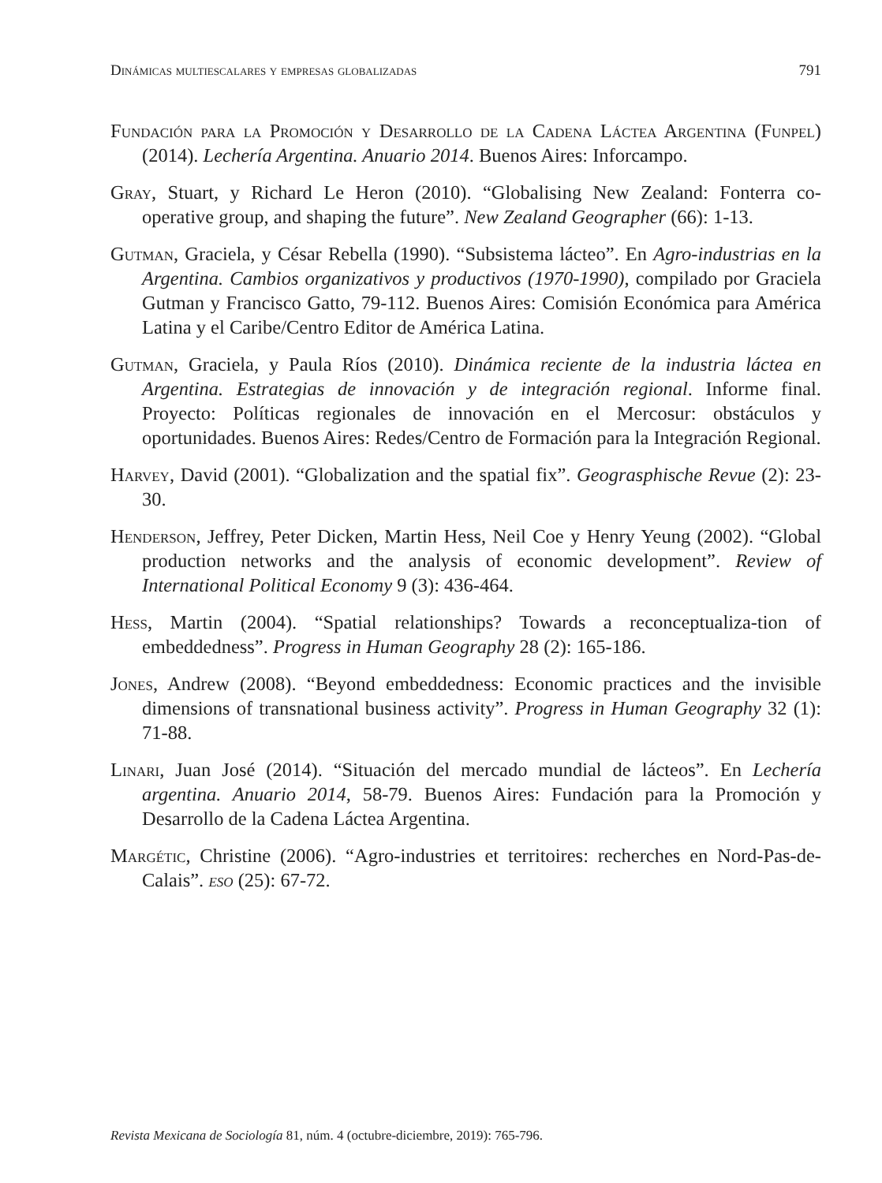Dinámicas multiescalares y empresas globalizadas 791
Fundación para la Promoción y Desarrollo de la Cadena Láctea Argentina (Funpel) (2014). Lechería Argentina. Anuario 2014. Buenos Aires: Inforcampo.
Gray, Stuart, y Richard Le Heron (2010). “Globalising New Zealand: Fonterra co-operative group, and shaping the future”. New Zealand Geographer (66): 1-13.
Gutman, Graciela, y César Rebella (1990). “Subsistema lácteo”. En Agro-industrias en la Argentina. Cambios organizativos y productivos (1970-1990), compilado por Graciela Gutman y Francisco Gatto, 79-112. Buenos Aires: Comisión Económica para América Latina y el Caribe/Centro Editor de América Latina.
Gutman, Graciela, y Paula Ríos (2010). Dinámica reciente de la industria láctea en Argentina. Estrategias de innovación y de integración regional. Informe final. Proyecto: Políticas regionales de innovación en el Mercosur: obstáculos y oportunidades. Buenos Aires: Redes/Centro de Formación para la Integración Regional.
Harvey, David (2001). “Globalization and the spatial fix”. Geograsphische Revue (2): 23-30.
Henderson, Jeffrey, Peter Dicken, Martin Hess, Neil Coe y Henry Yeung (2002). “Global production networks and the analysis of economic development”. Review of International Political Economy 9 (3): 436-464.
Hess, Martin (2004). “Spatial relationships? Towards a reconceptualiza-tion of embeddedness”. Progress in Human Geography 28 (2): 165-186.
Jones, Andrew (2008). “Beyond embeddedness: Economic practices and the invisible dimensions of transnational business activity”. Progress in Human Geography 32 (1): 71-88.
Linari, Juan José (2014). “Situación del mercado mundial de lácteos”. En Lechería argentina. Anuario 2014, 58-79. Buenos Aires: Fundación para la Promoción y Desarrollo de la Cadena Láctea Argentina.
Margétic, Christine (2006). “Agro-industries et territoires: recherches en Nord-Pas-de-Calais”. eso (25): 67-72.
Revista Mexicana de Sociología 81, núm. 4 (octubre-diciembre, 2019): 765-796.